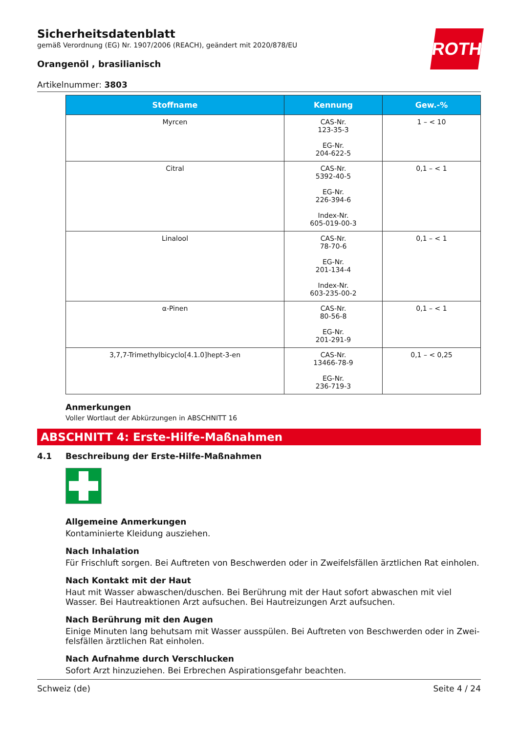Sicherheitsdatenblatt
gemäß Verordnung (EG) Nr. 1907/2006 (REACH), geändert mit 2020/878/EU
ROTH
Orangenöl , brasilianisch
Artikelnummer: 3803
| Stoffname | Kennung | Gew.-% |
| --- | --- | --- |
| Myrcen | CAS-Nr. 123-35-3 EG-Nr. 204-622-5 | 1 – < 10 |
| Citral | CAS-Nr. 5392-40-5 EG-Nr. 226-394-6 Index-Nr. 605-019-00-3 | 0,1 – < 1 |
| Linalool | CAS-Nr. 78-70-6 EG-Nr. 201-134-4 Index-Nr. 603-235-00-2 | 0,1 – < 1 |
| α-Pinen | CAS-Nr. 80-56-8 EG-Nr. 201-291-9 | 0,1 – < 1 |
| 3,7,7-Trimethylbicyclo[4.1.0]hept-3-en | CAS-Nr. 13466-78-9 EG-Nr. 236-719-3 | 0,1 – < 0,25 |
Anmerkungen
Voller Wortlaut der Abkürzungen in ABSCHNITT 16
ABSCHNITT 4: Erste-Hilfe-Maßnahmen
4.1 Beschreibung der Erste-Hilfe-Maßnahmen
Allgemeine Anmerkungen
Kontaminierte Kleidung ausziehen.
Nach Inhalation
Für Frischluft sorgen. Bei Auftreten von Beschwerden oder in Zweifelsfällen ärztlichen Rat einholen.
Nach Kontakt mit der Haut
Haut mit Wasser abwaschen/duschen. Bei Berührung mit der Haut sofort abwaschen mit viel Wasser. Bei Hautreaktionen Arzt aufsuchen. Bei Hautreizungen Arzt aufsuchen.
Nach Berührung mit den Augen
Einige Minuten lang behutsam mit Wasser ausspülen. Bei Auftreten von Beschwerden oder in Zwei-felsfällen ärztlichen Rat einholen.
Nach Aufnahme durch Verschlucken
Sofort Arzt hinzuziehen. Bei Erbrechen Aspirationsgefahr beachten.
Schweiz (de) Seite 4 / 24